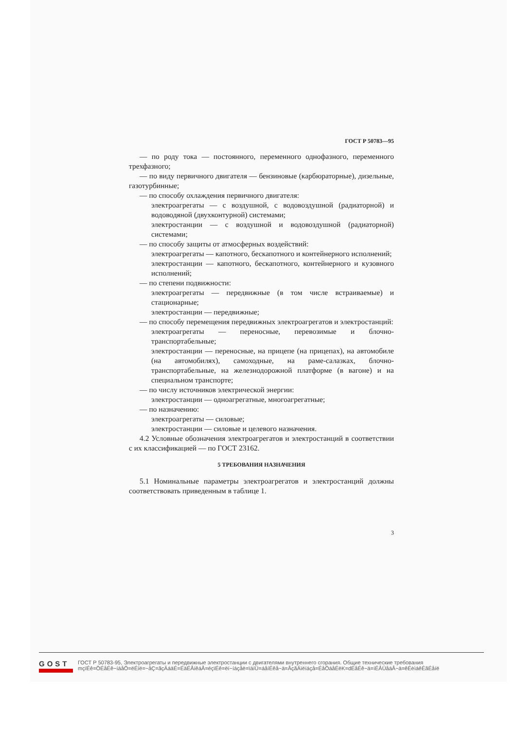ГОСТ Р 50783—95
— по роду тока — постоянного, переменного однофазного, переменного трехфазного;
— по виду первичного двигателя — бензиновые (карбюраторные), дизельные, газотурбинные;
— по способу охлаждения первичного двигателя:
электроагрегаты — с воздушной, с водовоздушной (радиаторной) и водоводяной (двухконтурной) системами;
электростанции — с воздушной и водовоздушной (радиаторной) системами;
— по способу защиты от атмосферных воздействий:
электроагрегаты — капотного, бескапотного и контейнерного исполнений;
электростанции — капотного, бескапотного, контейнерного и кузовного исполнений;
— по степени подвижности:
электроагрегаты — передвижные (в том числе встраиваемые) и стационарные;
электростанции — передвижные;
— по способу перемещения передвижных электроагрегатов и электростанций:
электроагрегаты — переносные, перевозимые и блочно-транспортабельные;
электростанции — переносные, на прицепе (на прицепах), на автомобиле (на автомобилях), самоходные, на раме-салазках, блочно-транспортабельные, на железнодорожной платформе (в вагоне) и на специальном транспорте;
— по числу источников электрической энергии:
электростанции — одноагрегатные, многоагрегатные;
— по назначению:
электроагрегаты — силовые;
электростанции — силовые и целевого назначения.
4.2 Условные обозначения электроагрегатов и электростанций в соответствии с их классификацией — по ГОСТ 23162.
5 ТРЕБОВАНИЯ НАЗНАЧЕНИЯ
5.1 Номинальные параметры электроагрегатов и электростанций должны соответствовать приведенным в таблице 1.
3
GOST
ГОСТ Р 50783-95, Электроагрегаты и передвижные электростанции с двигателями внутреннего сгорания. Общие технические требования
mçïÉê=ÖÉåÉê~íáåÖ=ëÉíë=~åÇ=ãçÄáäÉ=ÉäÉÅíêáÅ=éçïÉê=ëí~íáçåë=ïáíÜ=áåíÉêå~ä=ÅçãÄìëíáçå=ÉåÖáåÉëK=dÉåÉê~ä=íÉÅÜåáÅ~ä=êÉèìáêÉãÉåíë